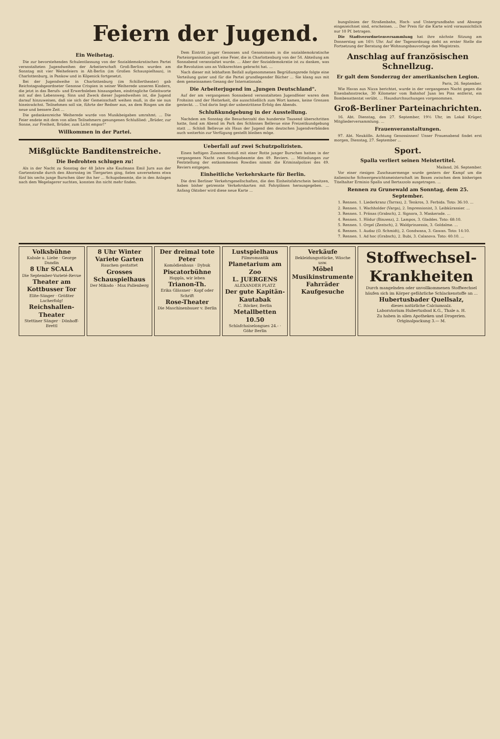Feiern der Jugend.
Ein Weihetag.
Die zur bevorstehenden Schulentlassung von der Sozialdemokratischen Partei veranstalteten Jugendweihen der Arbeiterschaft Groß-Berlins wurden am Sonntag mit vier Weihefeiern in Alt-Berlin (im Großen Schauspielhaus), in Charlottenburg, in Pankow und in Köpenick fortgesetzt.
Bei der Jugendweihe in Charlottenburg (im Schillertheater) gab Reichstagsabgeordneter Genosse Crispien in seiner Weiherede unseren Kindern, die jetzt in das Berufs- und Erwerbsleben hinausgehen, eindringliche Geleitworte mit auf den Lebensweg. Sinn und Zweck dieser Jugendweihen ist, die Jugend darauf hinzuweisen, daß sie sich der Gemeinschaft weihen muß, in die sie nun hineinwächst. Teilnehmen soll sie, führte der Redner aus, an dem Ringen um die neue und bessere Zeit ...
Die gedankenreiche Weiherede wurde von Musikbeigaben umrahmt. ... Die Feier endete mit dem von allen Teilnehmern gesungenen Schlußlied: „Brüder, zur Sonne, zur Freiheit, Brüder, zum Licht empor!"
Willkommen in der Partei.
Dem Eintritt junger Genossen und Genossinnen in die sozialdemokratische Parteiorganisation galt eine Feier, die in Charlottenburg von der 54. Abteilung am Sonnabend veranstaltet wurde. ... Aber der Sozialdemokratie ist zu danken, was die Revolution uns an Volksrechten gebracht hat. ...
Nach dieser mit lebhaftem Beifall aufgenommenen Begrüßungsrede folgte eine Verteilung guter und für die Partei grundlegender Bücher ... Sie klang aus mit dem gemeinsamen Gesang der Internationale.
Die Arbeiterjugend im „Jungen Deutschland".
Auf der am vergangenen Sonnabend veranstalteten Jugendfeier waren dem Frohsinn und der Heiterkeit, die ausschließlich zum Wort kamen, keine Grenzen gesteckt. ... Und darin liegt der unbestrittene Erfolg des Abends.
Schlußkundgebung in der Ausstellung.
Nachdem am Sonntag die Besucherzahl das hunderste Tausend überschritten hatte, fand am Abend im Park des Schlosses Bellevue eine Freizeitkundgebung statt ... Schloß Bellevue als Haus der Jugend den deutschen Jugendverbänden auch weiterhin zur Verfügung gestellt bleiben möge.
Mißglückte Banditenstreiche.
Die Bedrohten schlugen zu!
Als in der Nacht zu Sonntag der 48 Jahre alte Kaufmann Emil Jurn aus der Gartenstraße durch den Ahornsteg im Tiergarten ging, fielen unversehens etwa fünf bis sechs junge Burschen über ihn her ... Schupobeamte, die in den Anlagen nach dem Wegelagerer suchten, konnten ihn nicht mehr finden.
Ueberfall auf zwei Schutzpolizisten.
Einen heftigen Zusammenstoß mit einer Rotte junger Burschen hatten in der vergangenen Nacht zwei Schupobeamte des 49. Reviers. ... Mitteilungen zur Feststellung der entkommenen Rowdies nimmt die Kriminalpolizei des 49. Reviers entgegen.
Einheitliche Verkehrskarte für Berlin.
Die drei Berliner Verkehrsgesellschaften, die den Einheitsfahrschein besitzen, haben bisher getrennte Verkehrskarten mit Fahrplänen herausgegeben. ... Anfang Oktober wird diese neue Karte ...
bungslinien der Straßenbahn, Hoch- und Untergrundbahn und Abwege eingezeichnet sind, erscheinen. ... Der Preis für die Karte wird voraussichtlich nur 10 Pf. betragen.
Die Stadtverordnetenversammlung hat ihre nächste Sitzung am Donnerstag um 16½ Uhr. Auf der Tagesordnung steht an erster Stelle die Fortsetzung der Beratung der Wohnungsbauvorlage des Magistrats.
Anschlag auf französischen Schnellzug.
Er galt dem Sonderzug der amerikanischen Legion.
Paris, 26. September.
Wie Havas aus Nizza berichtet, wurde in der vergangenen Nacht gegen die Eisenbahnstrecke, 30 Kilometer vom Bahnhof Juan les Pins entfernt, ein Bombenattentat verübt. ... Hausdurchsuchungen vorgenommen.
Groß-Berliner Parteinachrichten.
16. Abt. Dienstag, den 27. September, 19½ Uhr, im Lokal Krüger, Mitgliederversammlung. ...
Frauenveranstaltungen.
97. Abt. Neukölln. Achtung Genossinnen! Unser Frauenabend findet erst morgen, Dienstag, 27. September ...
Sport.
Spalla verliert seinen Meistertitel.
Mailand, 26. September.
Vor einer riesigen Zuschauermenge wurde gestern der Kampf um die italienische Schwergewichtsmeisterschaft im Boxen zwischen dem bisherigen Titelhalter Erminio Spalla und Bertazzolo ausgetragen. ...
Rennen zu Grunewald am Sonntag, dem 25. September.
1. Rennen. 1. Liederkranz (Tarras), 2. Tenkros, 3. Ferbida. Toto: 36:10. ...
2. Rennen. 1. Wachholder (Varga), 2. Impressionist, 3. Leibkürassier. ...
3. Rennen. 1. Pränas (Grabsch), 2. Signora, 3. Maskerade. ...
4. Rennen. 1. Hödur (Binzenz), 2. Lampos, 3. Gladdes. Toto: 68:10.
5. Rennen. 1. Orgel (Zentsch), 2. Waldprinzessin, 3. Goldalme. ...
6. Rennen. 1. Audaz (O. Schmidt), 2. Gondwana, 3. Gawan. Toto: 14:10.
7. Rennen. 1. Ad hoc (Grabsch), 2. Bubi, 3. Calanova. Toto: 40:10. ...
Volksbühne
Kabale u. Liebe · George Dandin
8 Uhr SCALA
Die September-Varieté-Revue
Theater am Kottbusser Tor
Elite-Sänger · Größter Lacherfolg!
Reichshallen-Theater
Stettiner Sänger · Dönhoff-Brettl
8 Uhr Winter Variete Garten
Rauchen gestattet
Grosses Schauspielhaus
Der Mikado · Max Pallenberg
Der dreimal tote Peter
Komödienhaus · Dybuk
Piscatorbühne
Hoppla, wir leben
Trianon-Th.
Erika Glässner · Kopf oder Schrift
Rose-Theater
Die Maschinenbauer v. Berlin
Lustspielhaus
Filmromantik
Planetarium am Zoo
L. JUERGENS
ALEXANDER PLATZ
Der gute Kapitän-Kautabak
C. Röcker, Berlin
Metallbetten 10.50
Schlafchaiselongues 24.- · Göhr Berlin
Verkäufe
Bekleidungsstücke, Wäsche usw.
Möbel
Musikinstrumente
Fahrräder
Kaufgesuche
Stoffwechsel-Krankheiten
Durch mangelnden oder unvollkommenen Stoffwechsel häufen sich im Körper gefährliche Schlackenstoffe an ...
Hubertusbader Quellsalz,
dieses natürliche Calciumsalz.
Laboratorium Hubertusbad K.G., Thale a. H.
Zu haben in allen Apotheken und Drogerien. Originalpackung 3.— M.